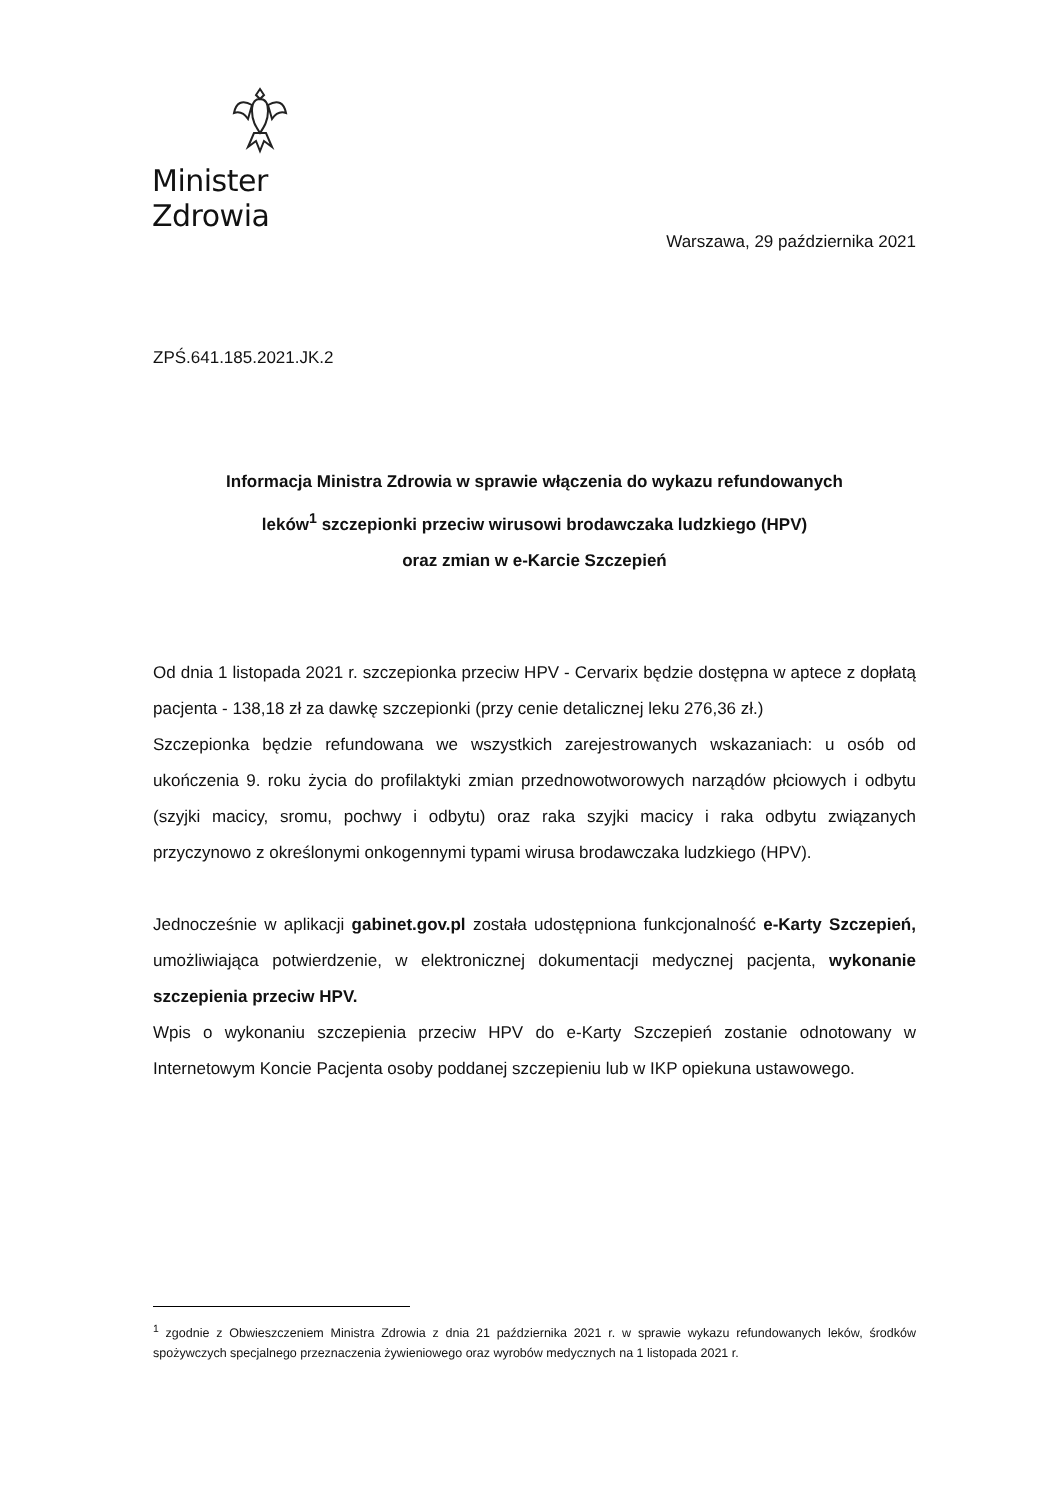Minister Zdrowia
Warszawa, 29 października 2021
ZPŚ.641.185.2021.JK.2
Informacja Ministra Zdrowia w sprawie włączenia do wykazu refundowanych
leków<sup>1</sup> szczepionki przeciw wirusowi brodawczaka ludzkiego (HPV)
oraz zmian w e-Karcie Szczepień
Od dnia 1 listopada 2021 r. szczepionka przeciw HPV - Cervarix będzie dostępna w aptece z dopłatą pacjenta - 138,18 zł za dawkę szczepionki (przy cenie detalicznej leku 276,36 zł.)
Szczepionka będzie refundowana we wszystkich zarejestrowanych wskazaniach: u osób od ukończenia 9. roku życia do profilaktyki zmian przednowotworowych narządów płciowych i odbytu (szyjki macicy, sromu, pochwy i odbytu) oraz raka szyjki macicy i raka odbytu związanych przyczynowo z określonymi onkogennymi typami wirusa brodawczaka ludzkiego (HPV).
Jednocześnie w aplikacji gabinet.gov.pl została udostępniona funkcjonalność e-Karty Szczepień, umożliwiająca potwierdzenie, w elektronicznej dokumentacji medycznej pacjenta, wykonanie szczepienia przeciw HPV.
Wpis o wykonaniu szczepienia przeciw HPV do e-Karty Szczepień zostanie odnotowany w Internetowym Koncie Pacjenta osoby poddanej szczepieniu lub w IKP opiekuna ustawowego.
<sup>1</sup> zgodnie z Obwieszczeniem Ministra Zdrowia z dnia 21 października 2021 r. w sprawie wykazu refundowanych leków, środków spożywczych specjalnego przeznaczenia żywieniowego oraz wyrobów medycznych na 1 listopada 2021 r.